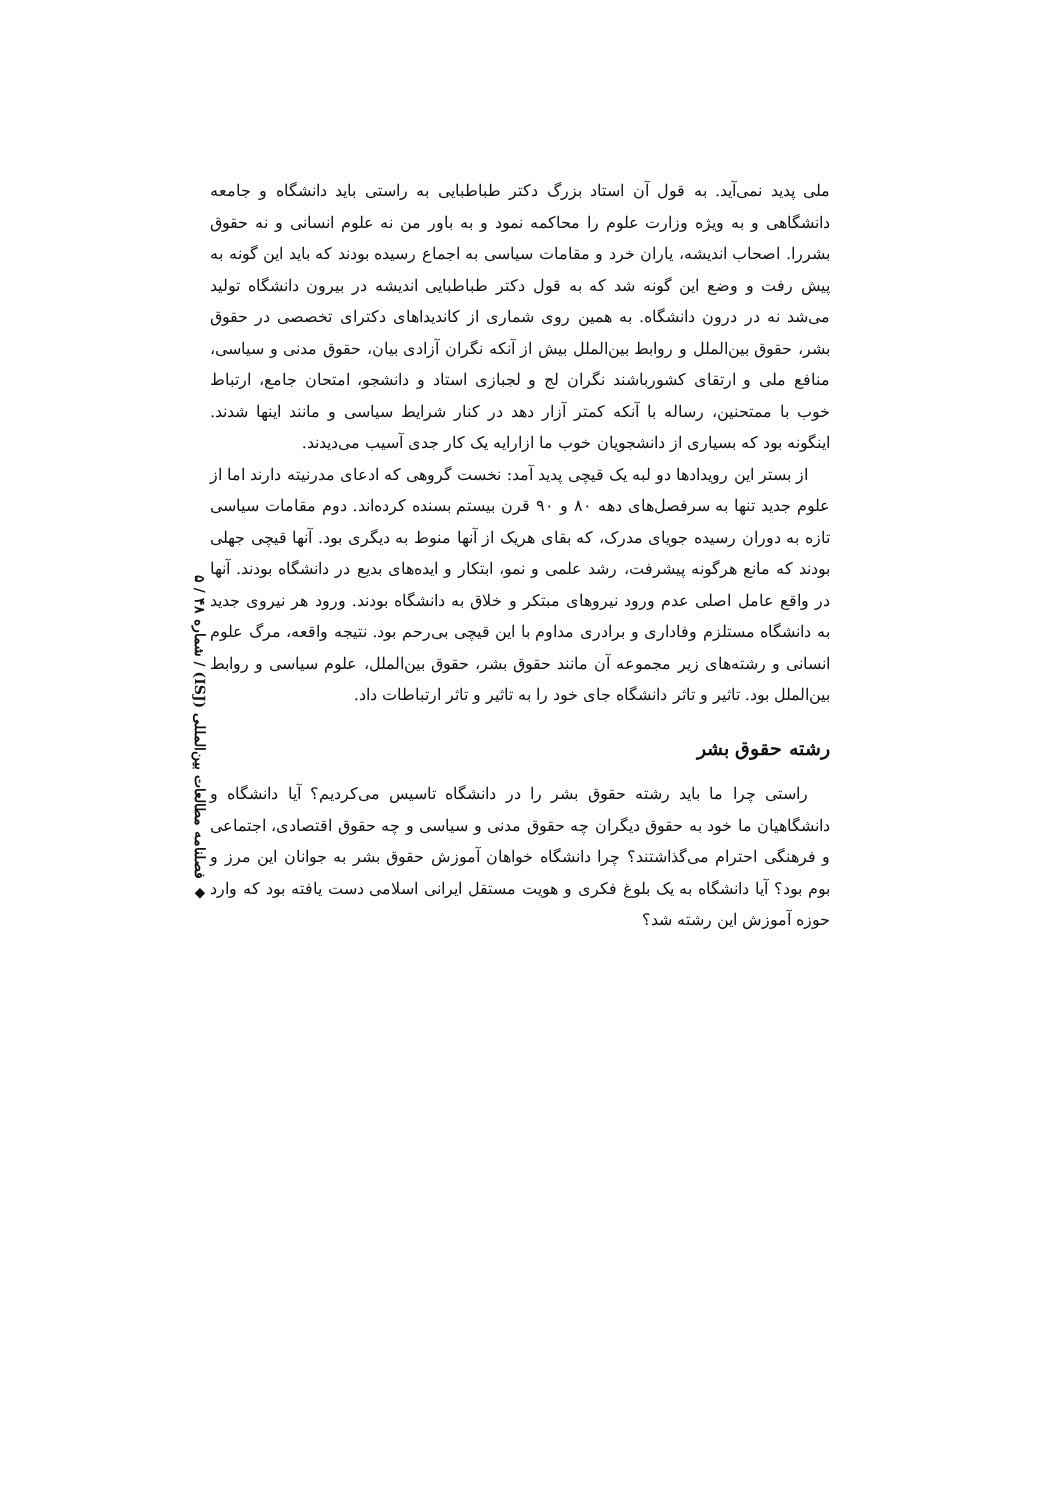◆ فصلنامه مطالعات بین‌المللی (ISJ) / شماره ۴۸ / ۵
ملی پدید نمی‌آید. به قول آن استاد بزرگ دکتر طباطبایی به راستی باید دانشگاه و جامعه دانشگاهی و به ویژه وزارت علوم را محاکمه نمود و به باور من نه علوم انسانی و نه حقوق بشررا. اصحاب اندیشه، یاران خرد و مقامات سیاسی به اجماع رسیده بودند که باید این گونه به پیش رفت و وضع این گونه شد که به قول دکتر طباطبایی اندیشه در بیرون دانشگاه تولید می‌شد نه در درون دانشگاه. به همین روی شماری از کاندیداهای دکترای تخصصی در حقوق بشر، حقوق بین‌الملل و روابط بین‌الملل بیش از آنکه نگران آزادی بیان، حقوق مدنی و سیاسی، منافع ملی و ارتقای کشورباشند نگران لج و لجبازی استاد و دانشجو، امتحان جامع، ارتباط خوب با ممتحنین، رساله با آنکه کمتر آزار دهد در کنار شرایط سیاسی و مانند اینها شدند. اینگونه بود که بسیاری از دانشجویان خوب ما ازارایه یک کار جدی آسیب می‌دیدند.
از بستر این رویدادها دو لبه یک قیچی پدید آمد: نخست گروهی که ادعای مدرنیته دارند اما از علوم جدید تنها به سرفصل‌های دهه ۸۰ و ۹۰ قرن بیستم بسنده کرده‌اند. دوم مقامات سیاسی تازه به دوران رسیده جویای مدرک، که بقای هریک از آنها منوط به دیگری بود. آنها قیچی جهلی بودند که مانع هرگونه پیشرفت، رشد علمی و نمو، ابتکار و ایده‌های بدیع در دانشگاه بودند. آنها در واقع عامل اصلی عدم ورود نیروهای مبتکر و خلاق به دانشگاه بودند. ورود هر نیروی جدید به دانشگاه مستلزم وفاداری و برادری مداوم با این قیچی بی‌رحم بود. نتیجه واقعه، مرگ علوم انسانی و رشته‌های زیر مجموعه آن مانند حقوق بشر، حقوق بین‌الملل، علوم سیاسی و روابط بین‌الملل بود. تاثیر و تاثر دانشگاه جای خود را به تاثیر و تاثر ارتباطات داد.
رشته حقوق بشر
راستی چرا ما باید رشته حقوق بشر را در دانشگاه تاسیس می‌کردیم؟ آیا دانشگاه و دانشگاهیان ما خود به حقوق دیگران چه حقوق مدنی و سیاسی و چه حقوق اقتصادی، اجتماعی و فرهنگی احترام می‌گذاشتند؟ چرا دانشگاه خواهان آموزش حقوق بشر به جوانان این مرز و بوم بود؟ آیا دانشگاه به یک بلوغ فکری و هویت مستقل ایرانی اسلامی دست یافته بود که وارد حوزه آموزش این رشته شد؟